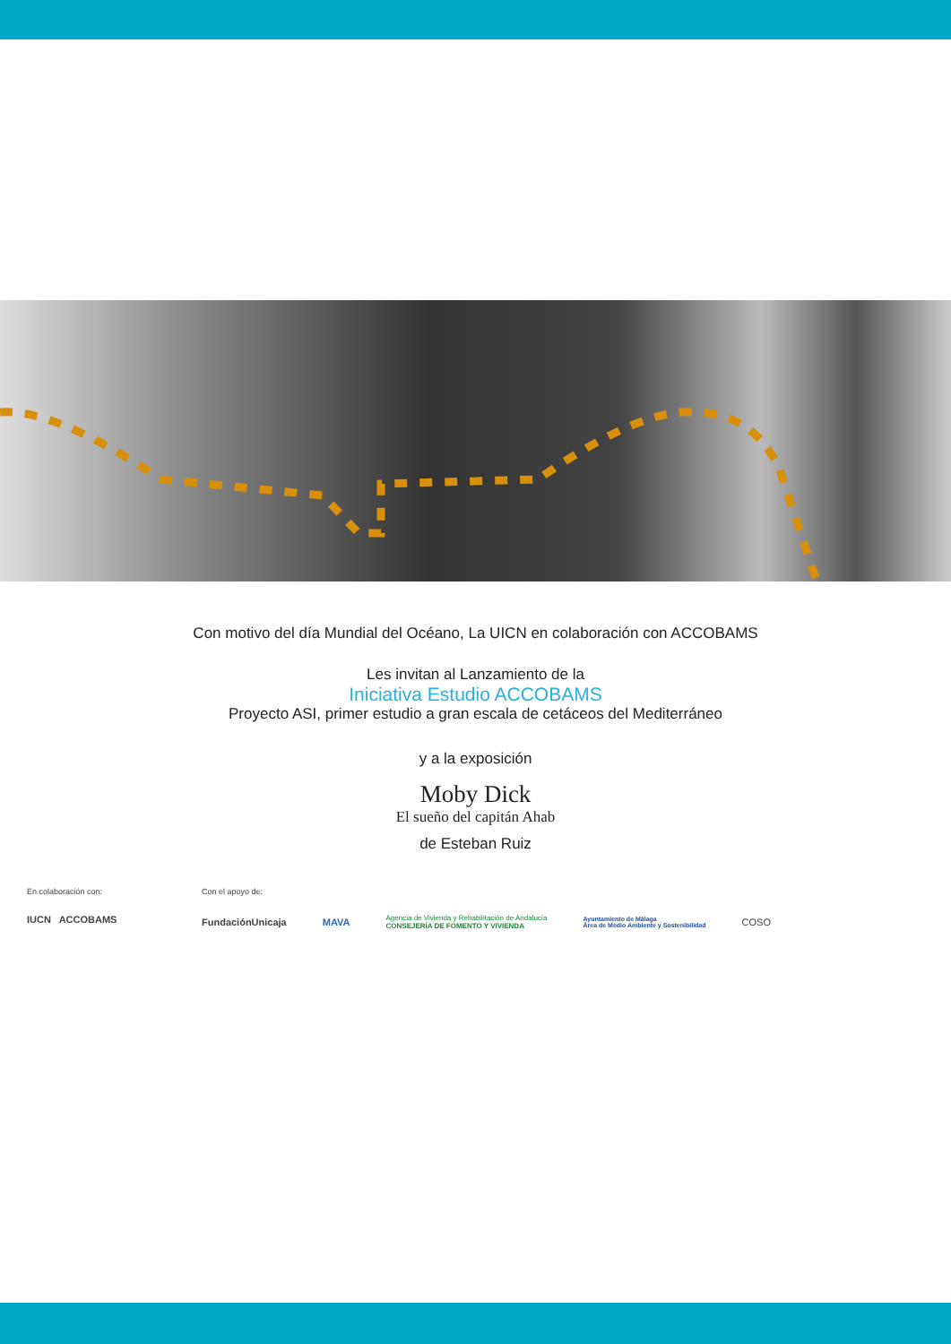Con motivo del día Mundial del Océano, La UICN en colaboración con ACCOBAMS
Les invitan al Lanzamiento de la
Iniciativa Estudio ACCOBAMS
Proyecto ASI, primer estudio a gran escala de cetáceos del Mediterráneo
y a la exposición
Moby Dick
El sueño del capitán Ahab
de Esteban Ruiz
En colaboración con:
IUCN ACCOBAMS
Con el apoyo de:
FundaciónUnicaja MAVA Agencia de Vivienda y Rehabilitación de Andalucía
CONSEJERÍA DE FOMENTO Y VIVIENDA Ayuntamiento de Málaga
Área de Medio Ambiente y Sostenibilidad COSO